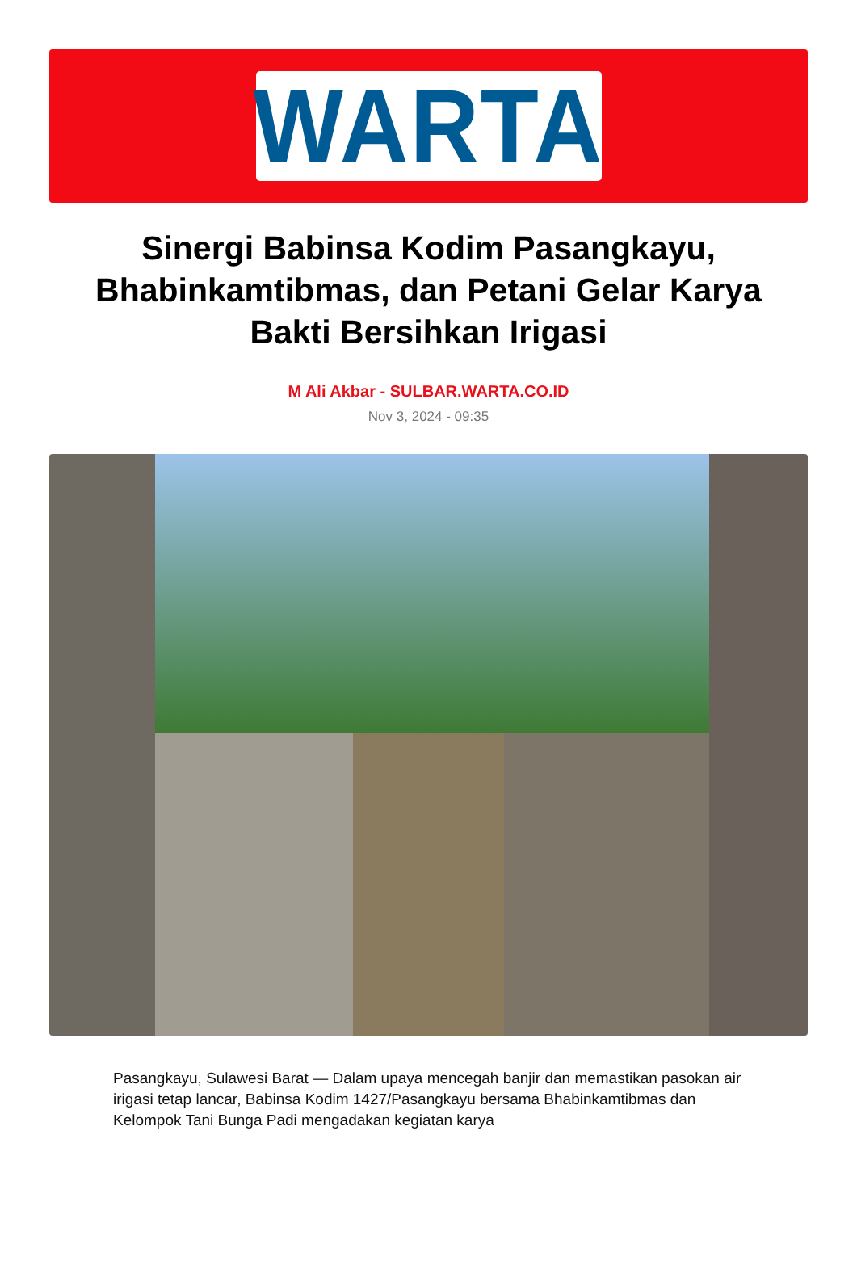WARTA
Sinergi Babinsa Kodim Pasangkayu, Bhabinkamtibmas, dan Petani Gelar Karya Bakti Bersihkan Irigasi
M Ali Akbar - SULBAR.WARTA.CO.ID
Nov 3, 2024 - 09:35
Pasangkayu, Sulawesi Barat — Dalam upaya mencegah banjir dan memastikan pasokan air irigasi tetap lancar, Babinsa Kodim 1427/Pasangkayu bersama Bhabinkamtibmas dan Kelompok Tani Bunga Padi mengadakan kegiatan karya